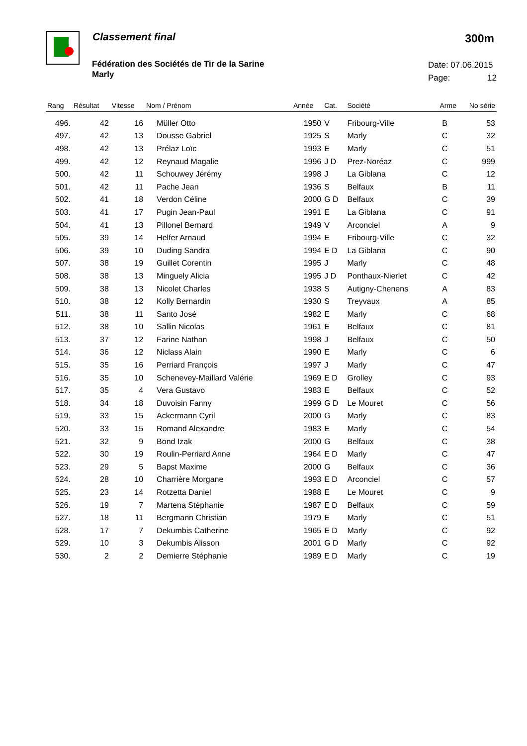Classement final 300m
Fédération des Sociétés de Tir de la Sarine
Marly
Date: 07.06.2015
Page: 12
| Rang | Résultat | Vitesse | Nom / Prénom | Année | Cat. | Société | Arme | No série |
| --- | --- | --- | --- | --- | --- | --- | --- | --- |
| 496. | 42 | 16 | Müller Otto | 1950 | V | Fribourg-Ville | B | 53 |
| 497. | 42 | 13 | Dousse Gabriel | 1925 | S | Marly | C | 32 |
| 498. | 42 | 13 | Prélaz Loïc | 1993 | E | Marly | C | 51 |
| 499. | 42 | 12 | Reynaud Magalie | 1996 | J D | Prez-Noréaz | C | 999 |
| 500. | 42 | 11 | Schouwey Jérémy | 1998 | J | La Giblana | C | 12 |
| 501. | 42 | 11 | Pache Jean | 1936 | S | Belfaux | B | 11 |
| 502. | 41 | 18 | Verdon Céline | 2000 | G D | Belfaux | C | 39 |
| 503. | 41 | 17 | Pugin Jean-Paul | 1991 | E | La Giblana | C | 91 |
| 504. | 41 | 13 | Pillonel Bernard | 1949 | V | Arconciel | A | 9 |
| 505. | 39 | 14 | Helfer Arnaud | 1994 | E | Fribourg-Ville | C | 32 |
| 506. | 39 | 10 | Duding Sandra | 1994 | E D | La Giblana | C | 90 |
| 507. | 38 | 19 | Guillet Corentin | 1995 | J | Marly | C | 48 |
| 508. | 38 | 13 | Minguely Alicia | 1995 | J D | Ponthaux-Nierlet | C | 42 |
| 509. | 38 | 13 | Nicolet Charles | 1938 | S | Autigny-Chenens | A | 83 |
| 510. | 38 | 12 | Kolly Bernardin | 1930 | S | Treyvaux | A | 85 |
| 511. | 38 | 11 | Santo José | 1982 | E | Marly | C | 68 |
| 512. | 38 | 10 | Sallin Nicolas | 1961 | E | Belfaux | C | 81 |
| 513. | 37 | 12 | Farine Nathan | 1998 | J | Belfaux | C | 50 |
| 514. | 36 | 12 | Niclass Alain | 1990 | E | Marly | C | 6 |
| 515. | 35 | 16 | Perriard François | 1997 | J | Marly | C | 47 |
| 516. | 35 | 10 | Schenevey-Maillard Valérie | 1969 | E D | Grolley | C | 93 |
| 517. | 35 | 4 | Vera Gustavo | 1983 | E | Belfaux | C | 52 |
| 518. | 34 | 18 | Duvoisin Fanny | 1999 | G D | Le Mouret | C | 56 |
| 519. | 33 | 15 | Ackermann Cyril | 2000 | G | Marly | C | 83 |
| 520. | 33 | 15 | Romand Alexandre | 1983 | E | Marly | C | 54 |
| 521. | 32 | 9 | Bond Izak | 2000 | G | Belfaux | C | 38 |
| 522. | 30 | 19 | Roulin-Perriard Anne | 1964 | E D | Marly | C | 47 |
| 523. | 29 | 5 | Bapst Maxime | 2000 | G | Belfaux | C | 36 |
| 524. | 28 | 10 | Charrière Morgane | 1993 | E D | Arconciel | C | 57 |
| 525. | 23 | 14 | Rotzetta Daniel | 1988 | E | Le Mouret | C | 9 |
| 526. | 19 | 7 | Martena Stéphanie | 1987 | E D | Belfaux | C | 59 |
| 527. | 18 | 11 | Bergmann Christian | 1979 | E | Marly | C | 51 |
| 528. | 17 | 7 | Dekumbis Catherine | 1965 | E D | Marly | C | 92 |
| 529. | 10 | 3 | Dekumbis Alisson | 2001 | G D | Marly | C | 92 |
| 530. | 2 | 2 | Demierre Stéphanie | 1989 | E D | Marly | C | 19 |